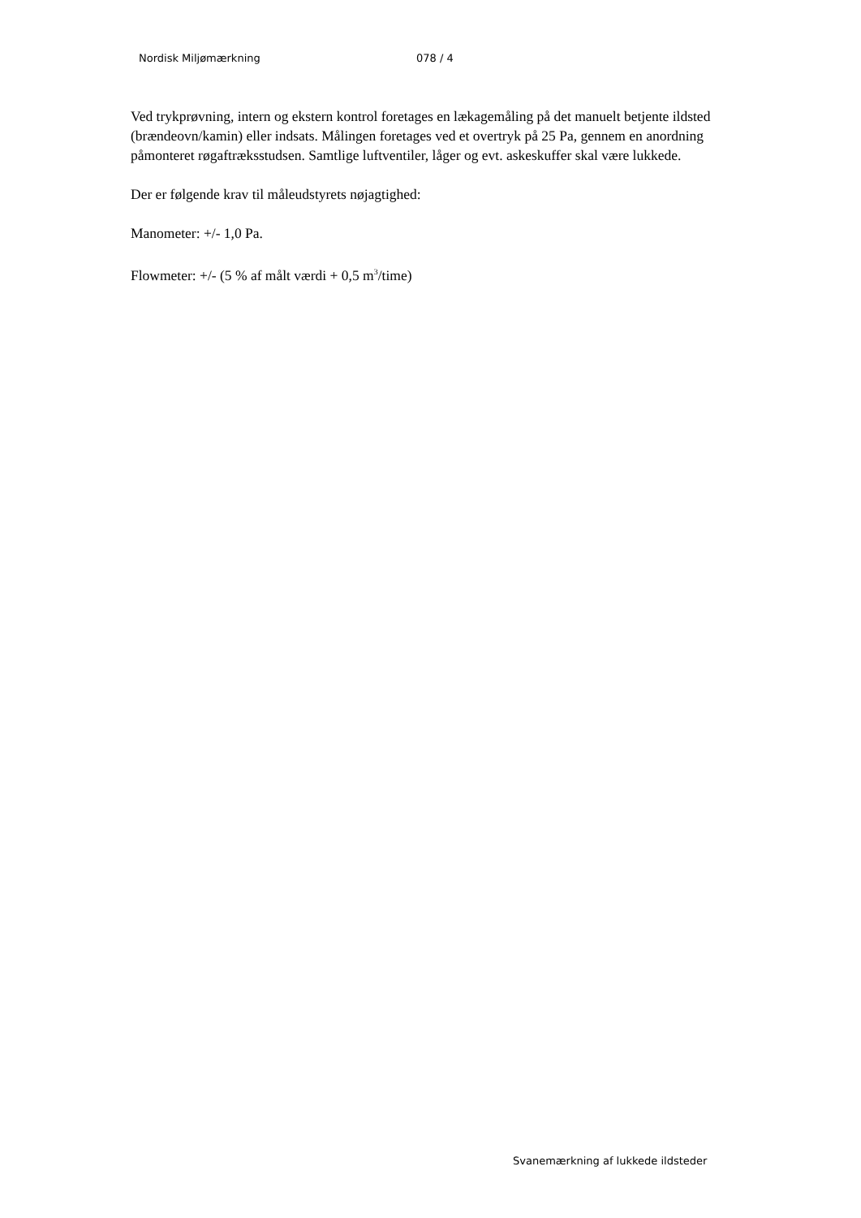Nordisk Miljømærkning 078 / 4
Ved trykprøvning, intern og ekstern kontrol foretages en lækagemåling på det manuelt betjente ildsted (brændeovn/kamin) eller indsats. Målingen foretages ved et overtryk på 25 Pa, gennem en anordning påmonteret røgaftræksstudsen. Samtlige luftventiler, låger og evt. askeskuffer skal være lukkede.
Der er følgende krav til måleudstyrets nøjagtighed:
Manometer: +/- 1,0 Pa.
Flowmeter: +/- (5 % af målt værdi + 0,5 m<sup>3</sup>/time)
Svanemærkning af lukkede ildsteder